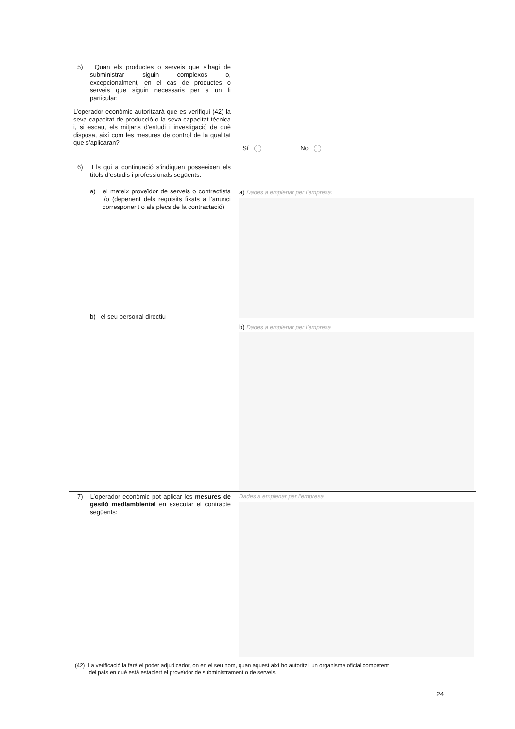| 5) Quan els productes o serveis que s’hagi de subministrar siguin complexos o, excepcionalment, en el cas de productes o serveis que siguin necessaris per a un fi particular: L’operador econòmic autoritzarà que es verifiqui (42) la seva capacitat de producció o la seva capacitat tècnica i, si escau, els mitjans d’estudi i investigació de què disposa, així com les mesures de control de la qualitat que s’aplicaran? | Sí No |
| 6) Els qui a continuació s’indiquen posseeixen els títols d’estudis i professionals següents: a) el mateix proveïdor de serveis o contractista i/o (depenent dels requisits fixats a l’anunci corresponent o als plecs de la contractació) b) el seu personal directiu | a) Dades a emplenar per l’empresa: b) Dades a emplenar per l’empresa |
| 7) L’operador econòmic pot aplicar les mesures de gestió mediambiental en executar el contracte següents: | Dades a emplenar per l’empresa |
(42) La verificació la farà el poder adjudicador, on en el seu nom, quan aquest així ho autoritzi, un organisme oficial competent
del país en què està establert el proveïdor de subministrament o de serveis.
24